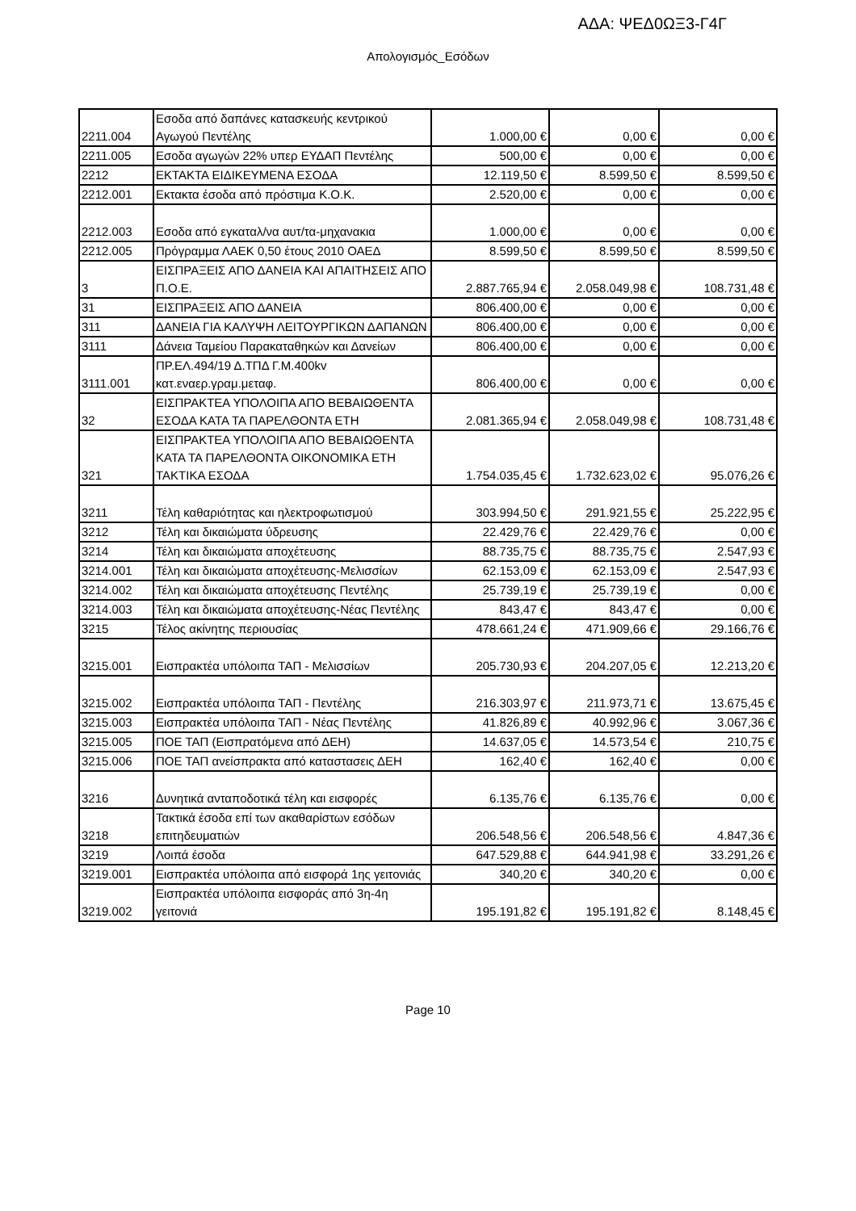ΑΔΑ: ΨΕΔ0ΩΞ3-Γ4Γ
Απολογισμός_Εσόδων
| 2211.004 | Εσοδα από δαπάνες κατασκευής κεντρικού Αγωγού Πεντέλης | 1.000,00 € | 0,00 € | 0,00 € |
| 2211.005 | Εσοδα αγωγών 22% υπερ ΕΥΔΑΠ Πεντέλης | 500,00 € | 0,00 € | 0,00 € |
| 2212 | ΕΚΤΑΚΤΑ ΕΙΔΙΚΕΥΜΕΝΑ ΕΣΟΔΑ | 12.119,50 € | 8.599,50 € | 8.599,50 € |
| 2212.001 | Εκτακτα έσοδα από πρόστιμα Κ.Ο.Κ. | 2.520,00 € | 0,00 € | 0,00 € |
| 2212.003 | Εσοδα από εγκαταλ/να αυτ/τα-μηχανακια | 1.000,00 € | 0,00 € | 0,00 € |
| 2212.005 | Πρόγραμμα ΛΑΕΚ 0,50 έτους 2010 ΟΑΕΔ | 8.599,50 € | 8.599,50 € | 8.599,50 € |
| 3 | ΕΙΣΠΡΑΞΕΙΣ ΑΠΟ ΔΑΝΕΙΑ ΚΑΙ ΑΠΑΙΤΗΣΕΙΣ ΑΠΟ Π.Ο.Ε. | 2.887.765,94 € | 2.058.049,98 € | 108.731,48 € |
| 31 | ΕΙΣΠΡΑΞΕΙΣ ΑΠΟ ΔΑΝΕΙΑ | 806.400,00 € | 0,00 € | 0,00 € |
| 311 | ΔΑΝΕΙΑ ΓΙΑ ΚΑΛΥΨΗ ΛΕΙΤΟΥΡΓΙΚΩΝ ΔΑΠΑΝΩΝ | 806.400,00 € | 0,00 € | 0,00 € |
| 3111 | Δάνεια Ταμείου Παρακαταθηκών και Δανείων | 806.400,00 € | 0,00 € | 0,00 € |
| 3111.001 | ΠΡ.ΕΛ.494/19 Δ.ΤΠΔ Γ.Μ.400kv κατ.εναερ.γραμ.μεταφ. | 806.400,00 € | 0,00 € | 0,00 € |
| 32 | ΕΙΣΠΡΑΚΤΕΑ ΥΠΟΛΟΙΠΑ ΑΠΟ ΒΕΒΑΙΩΘΕΝΤΑ ΕΣΟΔΑ ΚΑΤΑ ΤΑ ΠΑΡΕΛΘΟΝΤΑ ΕΤΗ | 2.081.365,94 € | 2.058.049,98 € | 108.731,48 € |
| 321 | ΕΙΣΠΡΑΚΤΕΑ ΥΠΟΛΟΙΠΑ ΑΠΟ ΒΕΒΑΙΩΘΕΝΤΑ ΚΑΤΑ ΤΑ ΠΑΡΕΛΘΟΝΤΑ ΟΙΚΟΝΟΜΙΚΑ ΕΤΗ ΤΑΚΤΙΚΑ ΕΣΟΔΑ | 1.754.035,45 € | 1.732.623,02 € | 95.076,26 € |
| 3211 | Τέλη καθαριότητας και ηλεκτροφωτισμού | 303.994,50 € | 291.921,55 € | 25.222,95 € |
| 3212 | Τέλη και δικαιώματα ύδρευσης | 22.429,76 € | 22.429,76 € | 0,00 € |
| 3214 | Τέλη και δικαιώματα αποχέτευσης | 88.735,75 € | 88.735,75 € | 2.547,93 € |
| 3214.001 | Τέλη και δικαιώματα αποχέτευσης-Μελισσίων | 62.153,09 € | 62.153,09 € | 2.547,93 € |
| 3214.002 | Τέλη και δικαιώματα αποχέτευσης Πεντέλης | 25.739,19 € | 25.739,19 € | 0,00 € |
| 3214.003 | Τέλη και δικαιώματα αποχέτευσης-Νέας Πεντέλης | 843,47 € | 843,47 € | 0,00 € |
| 3215 | Τέλος ακίνητης περιουσίας | 478.661,24 € | 471.909,66 € | 29.166,76 € |
| 3215.001 | Εισπρακτέα υπόλοιπα ΤΑΠ - Μελισσίων | 205.730,93 € | 204.207,05 € | 12.213,20 € |
| 3215.002 | Εισπρακτέα υπόλοιπα ΤΑΠ - Πεντέλης | 216.303,97 € | 211.973,71 € | 13.675,45 € |
| 3215.003 | Εισπρακτέα υπόλοιπα ΤΑΠ - Νέας Πεντέλης | 41.826,89 € | 40.992,96 € | 3.067,36 € |
| 3215.005 | ΠΟΕ ΤΑΠ (Εισπρατόμενα από ΔΕΗ) | 14.637,05 € | 14.573,54 € | 210,75 € |
| 3215.006 | ΠΟΕ ΤΑΠ ανείσπρακτα από καταστασεις ΔΕΗ | 162,40 € | 162,40 € | 0,00 € |
| 3216 | Δυνητικά ανταποδοτικά τέλη και εισφορές | 6.135,76 € | 6.135,76 € | 0,00 € |
| 3218 | Τακτικά έσοδα επί των ακαθαρίστων εσόδων επιτηδευματιών | 206.548,56 € | 206.548,56 € | 4.847,36 € |
| 3219 | Λοιπά έσοδα | 647.529,88 € | 644.941,98 € | 33.291,26 € |
| 3219.001 | Εισπρακτέα υπόλοιπα από εισφορά 1ης γειτονιάς | 340,20 € | 340,20 € | 0,00 € |
| 3219.002 | Εισπρακτέα υπόλοιπα εισφοράς από 3η-4η γειτονιά | 195.191,82 € | 195.191,82 € | 8.148,45 € |
Page 10